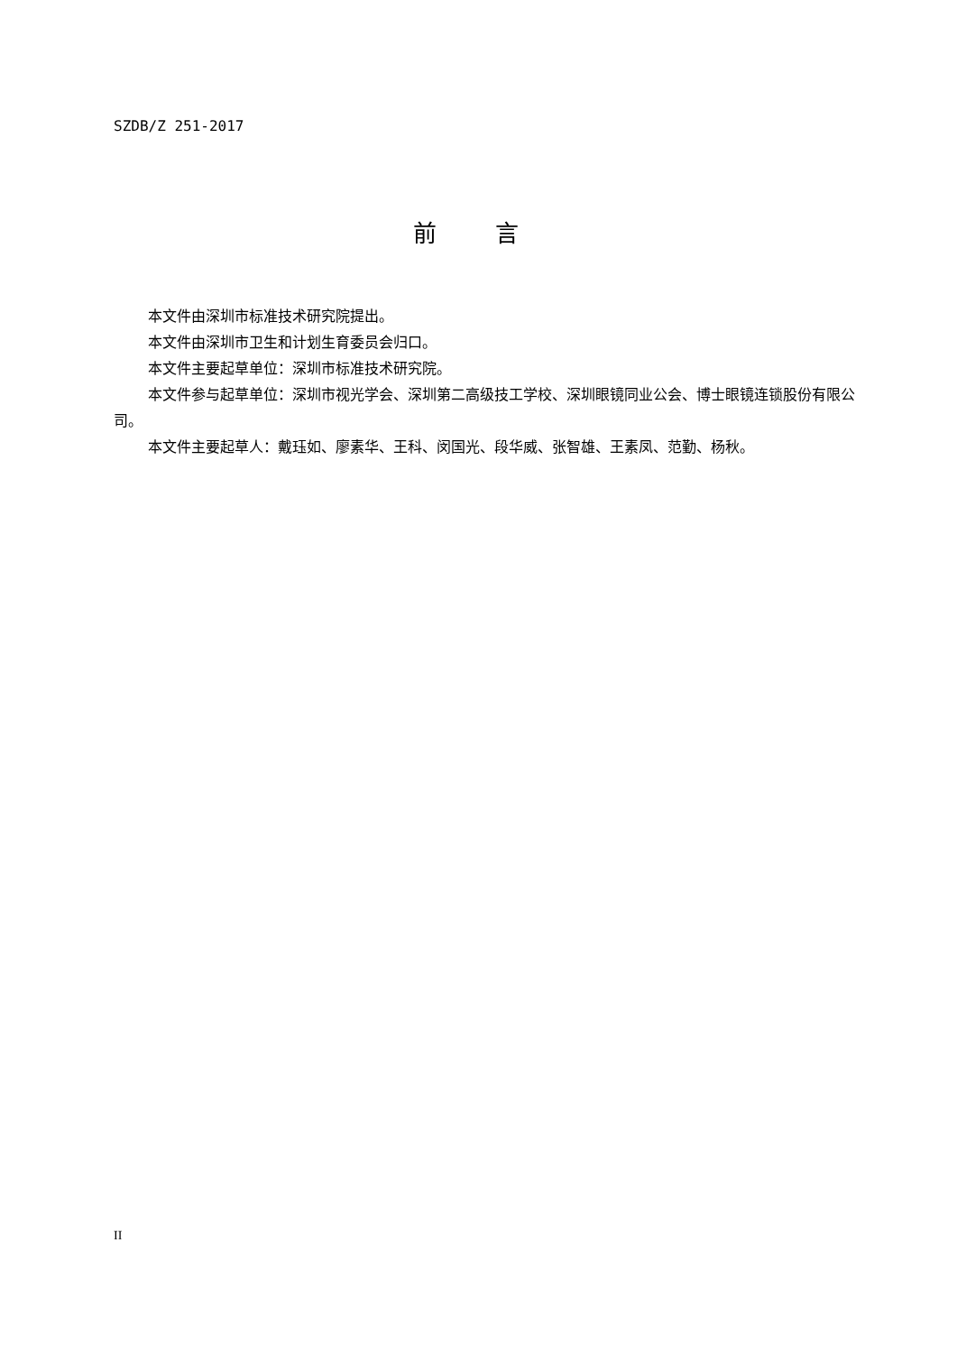SZDB/Z 251-2017
前 言
本文件由深圳市标准技术研究院提出。
本文件由深圳市卫生和计划生育委员会归口。
本文件主要起草单位：深圳市标准技术研究院。
本文件参与起草单位：深圳市视光学会、深圳第二高级技工学校、深圳眼镜同业公会、博士眼镜连锁股份有限公司。
本文件主要起草人：戴珏如、廖素华、王科、闵国光、段华威、张智雄、王素凤、范勤、杨秋。
II